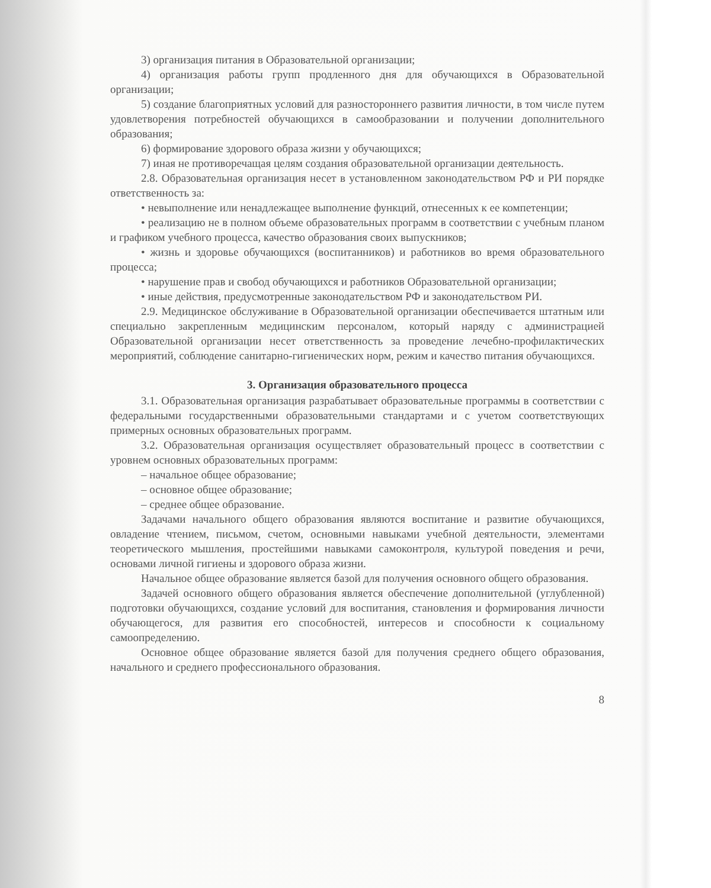3) организация питания в Образовательной организации;
4) организация работы групп продленного дня для обучающихся в Образовательной организации;
5) создание благоприятных условий для разностороннего развития личности, в том числе путем удовлетворения потребностей обучающихся в самообразовании и получении дополнительного образования;
6) формирование здорового образа жизни у обучающихся;
7) иная не противоречащая целям создания образовательной организации деятельность.
2.8. Образовательная организация несет в установленном законодательством РФ и РИ порядке ответственность за:
• невыполнение или ненадлежащее выполнение функций, отнесенных к ее компетенции;
• реализацию не в полном объеме образовательных программ в соответствии с учебным планом и графиком учебного процесса, качество образования своих выпускников;
• жизнь и здоровье обучающихся (воспитанников) и работников во время образовательного процесса;
• нарушение прав и свобод обучающихся и работников Образовательной организации;
• иные действия, предусмотренные законодательством РФ и законодательством РИ.
2.9. Медицинское обслуживание в Образовательной организации обеспечивается штатным или специально закрепленным медицинским персоналом, который наряду с администрацией Образовательной организации несет ответственность за проведение лечебно-профилактических мероприятий, соблюдение санитарно-гигиенических норм, режим и качество питания обучающихся.
3. Организация образовательного процесса
3.1. Образовательная организация разрабатывает образовательные программы в соответствии с федеральными государственными образовательными стандартами и с учетом соответствующих примерных основных образовательных программ.
3.2. Образовательная организация осуществляет образовательный процесс в соответствии с уровнем основных образовательных программ:
– начальное общее образование;
– основное общее образование;
– среднее общее образование.
Задачами начального общего образования являются воспитание и развитие обучающихся, овладение чтением, письмом, счетом, основными навыками учебной деятельности, элементами теоретического мышления, простейшими навыками самоконтроля, культурой поведения и речи, основами личной гигиены и здорового образа жизни.
Начальное общее образование является базой для получения основного общего образования.
Задачей основного общего образования является обеспечение дополнительной (углубленной) подготовки обучающихся, создание условий для воспитания, становления и формирования личности обучающегося, для развития его способностей, интересов и способности к социальному самоопределению.
Основное общее образование является базой для получения среднего общего образования, начального и среднего профессионального образования.
8